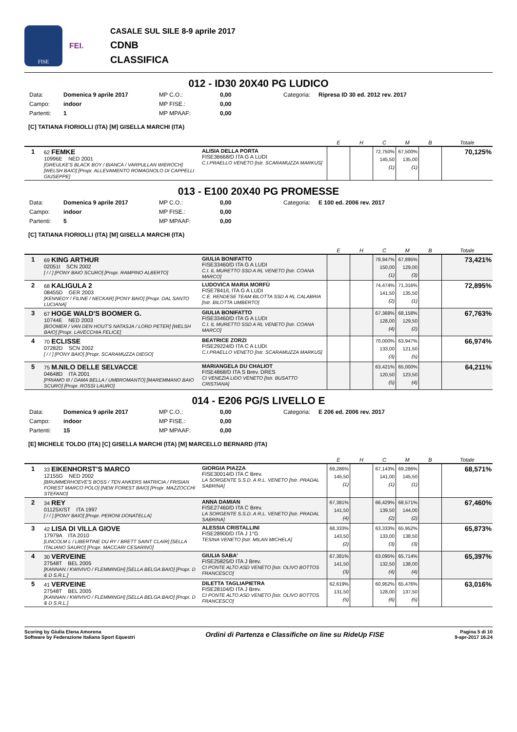FISE
FEI.
CASALE SUL SILE 8-9 aprile 2017
CDNB
CLASSIFICA
012 - ID30 20X40 PG LUDICO
Data: Domenica 9 aprile 2017 MP C.O.: 0,00 Categoria: Ripresa ID 30 ed. 2012 rev. 2017 Campo: indoor MP FISE.: 0,00 Partenti: 1 MP MPAAF: 0,00
[C] TATIANA FIORIOLLI (ITA) [M] GISELLA MARCHI (ITA)
| | | | E | H | C | M | B | Totale |
| --- | --- | --- | --- | --- | --- | --- | --- | --- |
| 1 | 62 FEMKE 10996E NED 2001 [GREULKE'S BLACK BOY / BIANCA / VARPULLAN WIEROCH] [WELSH BAIO] [Propr. ALLEVAMENTO ROMAGNOLO DI CAPPELLI GIUSEPPE] | ALISIA DELLA PORTA FISE36668/D ITA G A LUDI C.I.PRAELLO VENETO [Istr. SCARAMUZZA MARKUS] | | | 72,750% 145,50 (1) | 67,500% 135,00 (1) | | 70,125% |
013 - E100 20X40 PG PROMESSE
Data: Domenica 9 aprile 2017 MP C.O.: 0,00 Categoria: E 100 ed. 2006 rev. 2017 Campo: indoor MP FISE.: 0,00 Partenti: 5 MP MPAAF: 0,00
[C] TATIANA FIORIOLLI (ITA) [M] GISELLA MARCHI (ITA)
| | | | E | H | C | M | B | Totale |
| --- | --- | --- | --- | --- | --- | --- | --- | --- |
| 1 | 69 KING ARTHUR 02051I SCN 2002 [ / / ] [PONY BAIO SCURO] [Propr. RAMPINO ALBERTO] | GIULIA BONIFATTO FISE33460/D ITA G A LUDI C.I. IL MURETTO SSD A RL VENETO [Istr. COANA MARCO] | | | 78,947% 150,00 (1) | 67,895% 129,00 (3) | | 73,421% |
| 2 | 68 KALIGULA 2 08455D GER 2003 [KENNEDY / FILINE / NECKAR] [PONY BAIO] [Propr. DAL SANTO LUCIANA] | LUDOVICA MARIA MORFÙ FISE7841/L ITA G A LUDI C.E. RENDESE TEAM BILOTTA SSD A RL CALABRIA [Istr. BILOTTA UMBERTO] | | | 74,474% 141,50 (2) | 71,316% 135,50 (1) | | 72,895% |
| 3 | 67 HOGE WALD'S BOOMER G. 10744E NED 2003 [BOOMER / VAN DEN HOUT'S NATASJA / LORD PETER] [WELSH BAIO] [Propr. LAVECCHIA FELICE] | GIULIA BONIFATTO FISE33460/D ITA G A LUDI C.I. IL MURETTO SSD A RL VENETO [Istr. COANA MARCO] | | | 67,368% 128,00 (4) | 68,158% 129,50 (2) | | 67,763% |
| 4 | 70 ECLISSE 07282D SCN 2002 [ / / ] [PONY BAIO] [Propr. SCARAMUZZA DIEGO] | BEATRICE ZORZI FISE29224/D ITA C A LUDI C.I.PRAELLO VENETO [Istr. SCARAMUZZA MARKUS] | | | 70,000% 133,00 (3) | 63,947% 121,50 (5) | | 66,974% |
| 5 | 75 M.NILO DELLE SELVACCE 04648D ITA 2001 [PRIAMO III / DAMA BELLA / UMBROMANTO] [MAREMMANO BAIO SCURO] [Propr. ROSSI LAURO] | MARIANGELA DU CHALIOT FISE4868/D ITA S Brev. DRES CI VENEZIA LIDO VENETO [Istr. BUSATTO CRISTIANA] | | | 63,421% 120,50 (5) | 65,000% 123,50 (4) | | 64,211% |
014 - E206 PG/S LIVELLO E
Data: Domenica 9 aprile 2017 MP C.O.: 0,00 Categoria: E 206 ed. 2006 rev. 2017 Campo: indoor MP FISE.: 0,00 Partenti: 15 MP MPAAF: 0,00
[E] MICHELE TOLDO (ITA) [C] GISELLA MARCHI (ITA) [M] MARCELLO BERNARD (ITA)
| | | | E | H | C | M | B | Totale |
| --- | --- | --- | --- | --- | --- | --- | --- | --- |
| 1 | 33 EIKENHORST'S MARCO 12155G NED 2002 [BRUMMERHOEVE'S BOSS / TEN ANKERS MATRICIA / FRISIAN FOREST MARCO POLO] [NEW FOREST BAIO] [Propr. MAZZOCCHI STEFANO] | GIORGIA PIAZZA FISE30014/D ITA C Brev. LA SORGENTE S.S.D. A R.L. VENETO [Istr. PRADAL SABRINA] | 69,286% 145,50 (1) | | 67,143% 141,00 (1) | 69,286% 145,50 (1) | | 68,571% |
| 2 | 34 REY 01125X/ST ITA 1997 [ / / ] [PONY BAIO] [Propr. PERONI DONATELLA] | ANNA DAMIAN FISE27460/D ITA C Brev. LA SORGENTE S.S.D. A R.L. VENETO [Istr. PRADAL SABRINA] | 67,381% 141,50 (4) | | 66,429% 139,50 (2) | 68,571% 144,00 (2) | | 67,460% |
| 3 | 42 LISA DI VILLA GIOVE 17979A ITA 2010 [LINCOLM L / LIBERTINE DU RY / BRETT SAINT CLAIR] [SELLA ITALIANO SAURO] [Propr. MACCARI CESARINO] | ALESSIA CRISTALLINI FISE28900/D ITA J 1°G TESINA VENETO [Istr. MILAN MICHELA] | 68,333% 143,50 (2) | | 63,333% 133,00 (3) | 65,952% 138,50 (3) | | 65,873% |
| 4 | 30 VERVEINE 27548T BEL 2005 [KANNAN / KWIVIVO / FLEMMINGH] [SELLA BELGA BAIO] [Propr. D & D S.R.L.] | GIULIA SABA' FISE25825/D ITA J Brev. CI PONTE ALTO ASD VENETO [Istr. OLIVO BOTTOS FRANCESCO] | 67,381% 141,50 (3) | | 63,095% 132,50 (4) | 65,714% 138,00 (4) | | 65,397% |
| 5 | 41 VERVEINE 27548T BEL 2005 [KANNAN / KWIVIVO / FLEMMINGH] [SELLA BELGA BAIO] [Propr. D & D S.R.L.] | DILETTA TAGLIAPIETRA FISE28104/D ITA J Brev. CI PONTE ALTO ASD VENETO [Istr. OLIVO BOTTOS FRANCESCO] | 62,619% 131,50 (5) | | 60,952% 128,00 (6) | 65,476% 137,50 (5) | | 63,016% |
Scoring by Giulia Elena Amorena
Software by Federazione Italiana Sport Equestri
Ordini di Partenza e Classifiche on line su RideUp FISE
Pagina 5 di 10
9-apr-2017 16.24